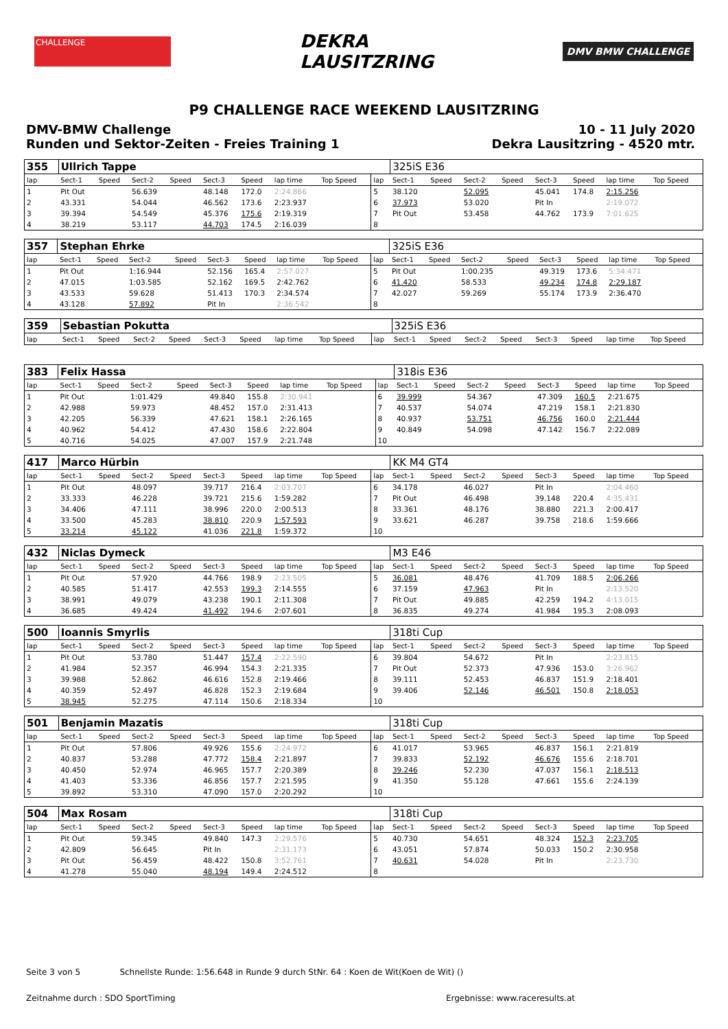CHALLENGE
DEKRA
LAUSITZRING
DMV BMW CHALLENGE
P9 CHALLENGE RACE WEEKEND LAUSITZRING
DMV-BMW Challenge
Runden und Sektor-Zeiten - Freies Training 1
10 - 11 July 2020
Dekra Lausitzring - 4520 mtr.
| 355 | Ullrich Tappe | | | | | | | | | 325iS E36 | | | | | | | |
| lap | Sect-1 | Speed | Sect-2 | Speed | Sect-3 | Speed | lap time | Top Speed | lap | Sect-1 | Speed | Sect-2 | Speed | Sect-3 | Speed | lap time | Top Speed |
| 1 | Pit Out | | 56.639 | | 48.148 | 172.0 | 2:24.866 | | 5 | 38.120 | | 52.095 | | 45.041 | 174.8 | 2:15.256 | |
| 2 | 43.331 | | 54.044 | | 46.562 | 173.6 | 2:23.937 | | 6 | 37.973 | | 53.020 | | Pit In | | 2:19.072 | |
| 3 | 39.394 | | 54.549 | | 45.376 | 175.6 | 2:19.319 | | 7 | Pit Out | | 53.458 | | 44.762 | 173.9 | 7:01.625 | |
| 4 | 38.219 | | 53.117 | | 44.703 | 174.5 | 2:16.039 | | 8 | | | | | | | | |
| 357 | Stephan Ehrke | | | | | | | | | 325iS E36 | | | | | | | |
| lap | Sect-1 | Speed | Sect-2 | Speed | Sect-3 | Speed | lap time | Top Speed | lap | Sect-1 | Speed | Sect-2 | Speed | Sect-3 | Speed | lap time | Top Speed |
| 1 | Pit Out | | 1:16.944 | | 52.156 | 165.4 | 2:57.027 | | 5 | Pit Out | | 1:00.235 | | 49.319 | 173.6 | 5:34.471 | |
| 2 | 47.015 | | 1:03.585 | | 52.162 | 169.5 | 2:42.762 | | 6 | 41.420 | | 58.533 | | 49.234 | 174.8 | 2:29.187 | |
| 3 | 43.533 | | 59.628 | | 51.413 | 170.3 | 2:34.574 | | 7 | 42.027 | | 59.269 | | 55.174 | 173.9 | 2:36.470 | |
| 4 | 43.128 | | 57.892 | | Pit In | | 2:36.542 | | 8 | | | | | | | | |
| 359 | Sebastian Pokutta | | | | | | | | | 325iS E36 | | | | | | | |
| lap | Sect-1 | Speed | Sect-2 | Speed | Sect-3 | Speed | lap time | Top Speed | lap | Sect-1 | Speed | Sect-2 | Speed | Sect-3 | Speed | lap time | Top Speed |
| 383 | Felix Hassa | | | | | | | | | 318is E36 | | | | | | | |
| lap | Sect-1 | Speed | Sect-2 | Speed | Sect-3 | Speed | lap time | Top Speed | lap | Sect-1 | Speed | Sect-2 | Speed | Sect-3 | Speed | lap time | Top Speed |
| 1 | Pit Out | | 1:01.429 | | 49.840 | 155.8 | 2:30.941 | | 6 | 39.999 | | 54.367 | | 47.309 | 160.5 | 2:21.675 | |
| 2 | 42.988 | | 59.973 | | 48.452 | 157.0 | 2:31.413 | | 7 | 40.537 | | 54.074 | | 47.219 | 158.1 | 2:21.830 | |
| 3 | 42.205 | | 56.339 | | 47.621 | 158.1 | 2:26.165 | | 8 | 40.937 | | 53.751 | | 46.756 | 160.0 | 2:21.444 | |
| 4 | 40.962 | | 54.412 | | 47.430 | 158.6 | 2:22.804 | | 9 | 40.849 | | 54.098 | | 47.142 | 156.7 | 2:22.089 | |
| 5 | 40.716 | | 54.025 | | 47.007 | 157.9 | 2:21.748 | | 10 | | | | | | | | |
| 417 | Marco Hürbin | | | | | | | | | KK M4 GT4 | | | | | | | |
| lap | Sect-1 | Speed | Sect-2 | Speed | Sect-3 | Speed | lap time | Top Speed | lap | Sect-1 | Speed | Sect-2 | Speed | Sect-3 | Speed | lap time | Top Speed |
| 1 | Pit Out | | 48.097 | | 39.717 | 216.4 | 2:03.707 | | 6 | 34.178 | | 46.027 | | Pit In | | 2:04.460 | |
| 2 | 33.333 | | 46.228 | | 39.721 | 215.6 | 1:59.282 | | 7 | Pit Out | | 46.498 | | 39.148 | 220.4 | 4:35.431 | |
| 3 | 34.406 | | 47.111 | | 38.996 | 220.0 | 2:00.513 | | 8 | 33.361 | | 48.176 | | 38.880 | 221.3 | 2:00.417 | |
| 4 | 33.500 | | 45.283 | | 38.810 | 220.9 | 1:57.593 | | 9 | 33.621 | | 46.287 | | 39.758 | 218.6 | 1:59.666 | |
| 5 | 33.214 | | 45.122 | | 41.036 | 221.8 | 1:59.372 | | 10 | | | | | | | | |
| 432 | Niclas Dymeck | | | | | | | | | M3 E46 | | | | | | | |
| lap | Sect-1 | Speed | Sect-2 | Speed | Sect-3 | Speed | lap time | Top Speed | lap | Sect-1 | Speed | Sect-2 | Speed | Sect-3 | Speed | lap time | Top Speed |
| 1 | Pit Out | | 57.920 | | 44.766 | 198.9 | 2:23.505 | | 5 | 36.081 | | 48.476 | | 41.709 | 188.5 | 2:06.266 | |
| 2 | 40.585 | | 51.417 | | 42.553 | 199.3 | 2:14.555 | | 6 | 37.159 | | 47.963 | | Pit In | | 2:13.520 | |
| 3 | 38.991 | | 49.079 | | 43.238 | 190.1 | 2:11.308 | | 7 | Pit Out | | 49.885 | | 42.259 | 194.2 | 4:13.015 | |
| 4 | 36.685 | | 49.424 | | 41.492 | 194.6 | 2:07.601 | | 8 | 36.835 | | 49.274 | | 41.984 | 195.3 | 2:08.093 | |
| 500 | Ioannis Smyrlis | | | | | | | | | 318ti Cup | | | | | | | |
| lap | Sect-1 | Speed | Sect-2 | Speed | Sect-3 | Speed | lap time | Top Speed | lap | Sect-1 | Speed | Sect-2 | Speed | Sect-3 | Speed | lap time | Top Speed |
| 1 | Pit Out | | 53.780 | | 51.447 | 157.4 | 2:22.590 | | 6 | 39.804 | | 54.672 | | Pit In | | 2:23.815 | |
| 2 | 41.984 | | 52.357 | | 46.994 | 154.3 | 2:21.335 | | 7 | Pit Out | | 52.373 | | 47.936 | 153.0 | 3:26.962 | |
| 3 | 39.988 | | 52.862 | | 46.616 | 152.8 | 2:19.466 | | 8 | 39.111 | | 52.453 | | 46.837 | 151.9 | 2:18.401 | |
| 4 | 40.359 | | 52.497 | | 46.828 | 152.3 | 2:19.684 | | 9 | 39.406 | | 52.146 | | 46.501 | 150.8 | 2:18.053 | |
| 5 | 38.945 | | 52.275 | | 47.114 | 150.6 | 2:18.334 | | 10 | | | | | | | | |
| 501 | Benjamin Mazatis | | | | | | | | | 318ti Cup | | | | | | | |
| lap | Sect-1 | Speed | Sect-2 | Speed | Sect-3 | Speed | lap time | Top Speed | lap | Sect-1 | Speed | Sect-2 | Speed | Sect-3 | Speed | lap time | Top Speed |
| 1 | Pit Out | | 57.806 | | 49.926 | 155.6 | 2:24.972 | | 6 | 41.017 | | 53.965 | | 46.837 | 156.1 | 2:21.819 | |
| 2 | 40.837 | | 53.288 | | 47.772 | 158.4 | 2:21.897 | | 7 | 39.833 | | 52.192 | | 46.676 | 155.6 | 2:18.701 | |
| 3 | 40.450 | | 52.974 | | 46.965 | 157.7 | 2:20.389 | | 8 | 39.246 | | 52.230 | | 47.037 | 156.1 | 2:18.513 | |
| 4 | 41.403 | | 53.336 | | 46.856 | 157.7 | 2:21.595 | | 9 | 41.350 | | 55.128 | | 47.661 | 155.6 | 2:24.139 | |
| 5 | 39.892 | | 53.310 | | 47.090 | 157.0 | 2:20.292 | | 10 | | | | | | | | |
| 504 | Max Rosam | | | | | | | | | 318ti Cup | | | | | | | |
| lap | Sect-1 | Speed | Sect-2 | Speed | Sect-3 | Speed | lap time | Top Speed | lap | Sect-1 | Speed | Sect-2 | Speed | Sect-3 | Speed | lap time | Top Speed |
| 1 | Pit Out | | 59.345 | | 49.840 | 147.3 | 2:29.576 | | 5 | 40.730 | | 54.651 | | 48.324 | 152.3 | 2:23.705 | |
| 2 | 42.809 | | 56.645 | | Pit In | | 2:31.173 | | 6 | 43.051 | | 57.874 | | 50.033 | 150.2 | 2:30.958 | |
| 3 | Pit Out | | 56.459 | | 48.422 | 150.8 | 3:52.761 | | 7 | 40.631 | | 54.028 | | Pit In | | 2:23.730 | |
| 4 | 41.278 | | 55.040 | | 48.194 | 149.4 | 2:24.512 | | 8 | | | | | | | | |
Seite 3 von 5 Schnellste Runde: 1:56.648 in Runde 9 durch StNr. 64 : Koen de Wit(Koen de Wit) ()
Zeitnahme durch : SDO SportTiming Ergebnisse: www.raceresults.at